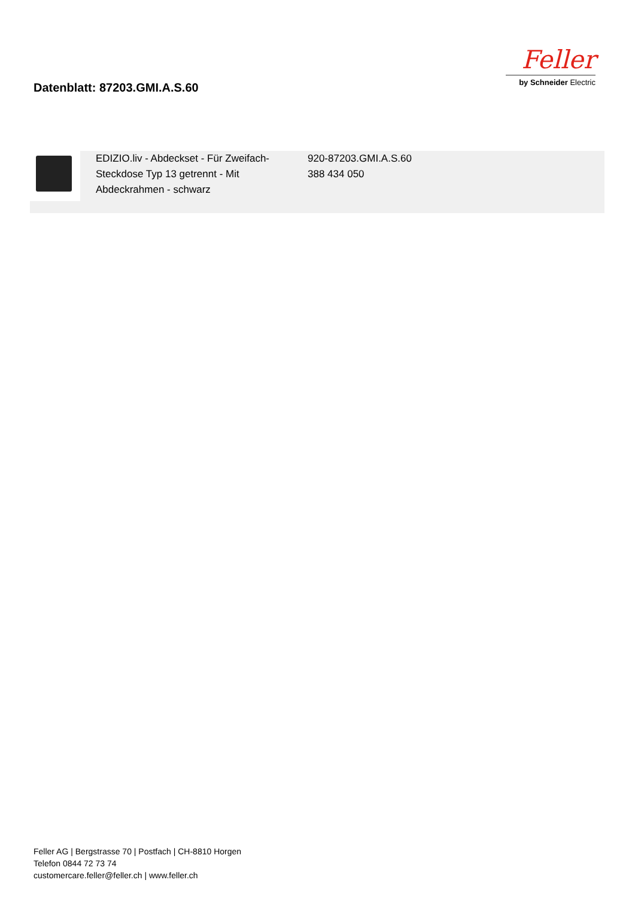Datenblatt: 87203.GMI.A.S.60
Feller
by Schneider Electric
| | EDIZIO.liv - Abdeckset - Für Zweifach-Steckdose Typ 13 getrennt - Mit Abdeckrahmen - schwarz | 920-87203.GMI.A.S.60 388 434 050 |
Feller AG | Bergstrasse 70 | Postfach | CH-8810 Horgen
Telefon 0844 72 73 74
customercare.feller@feller.ch | www.feller.ch